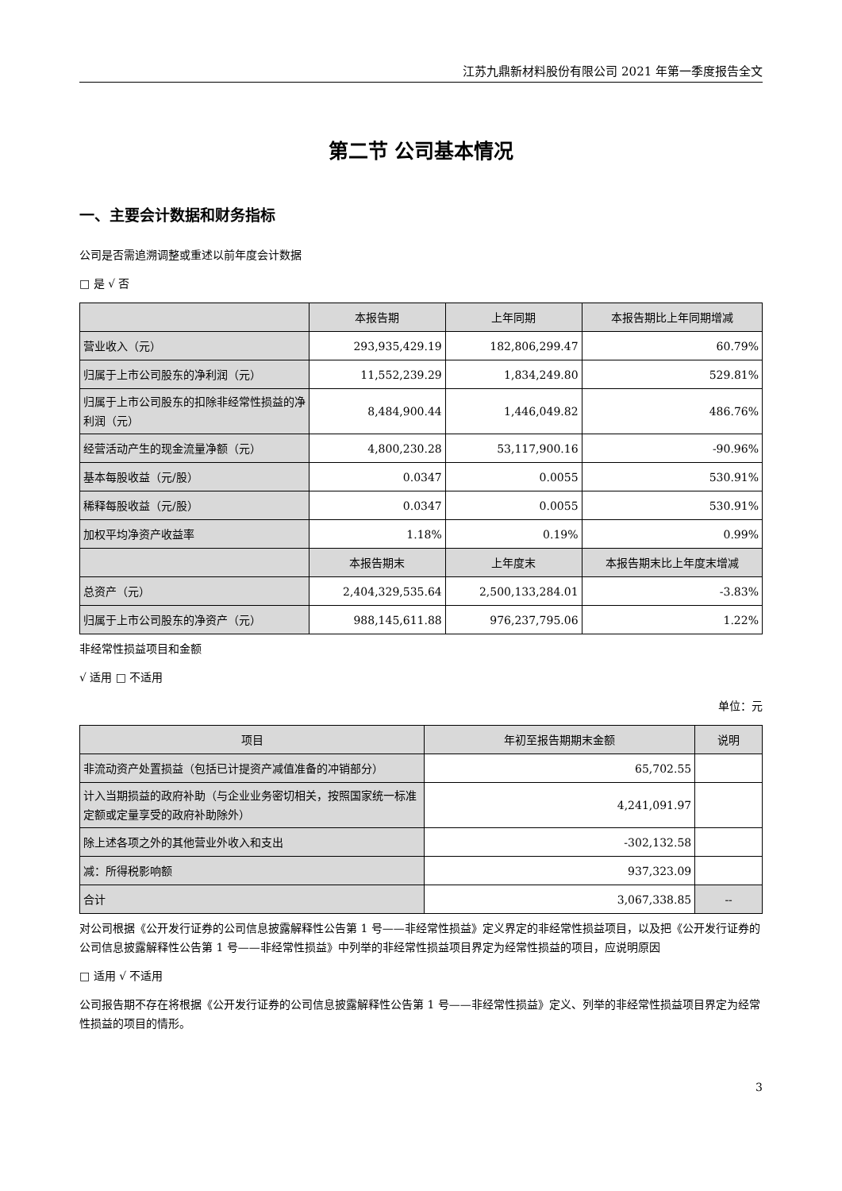江苏九鼎新材料股份有限公司 2021 年第一季度报告全文
第二节 公司基本情况
一、主要会计数据和财务指标
公司是否需追溯调整或重述以前年度会计数据
□ 是 √ 否
| | 本报告期 | 上年同期 | 本报告期比上年同期增减 |
| --- | --- | --- | --- |
| 营业收入（元） | 293,935,429.19 | 182,806,299.47 | 60.79% |
| 归属于上市公司股东的净利润（元） | 11,552,239.29 | 1,834,249.80 | 529.81% |
| 归属于上市公司股东的扣除非经常性损益的净利润（元） | 8,484,900.44 | 1,446,049.82 | 486.76% |
| 经营活动产生的现金流量净额（元） | 4,800,230.28 | 53,117,900.16 | -90.96% |
| 基本每股收益（元/股） | 0.0347 | 0.0055 | 530.91% |
| 稀释每股收益（元/股） | 0.0347 | 0.0055 | 530.91% |
| 加权平均净资产收益率 | 1.18% | 0.19% | 0.99% |
| | 本报告期末 | 上年度末 | 本报告期末比上年度末增减 |
| 总资产（元） | 2,404,329,535.64 | 2,500,133,284.01 | -3.83% |
| 归属于上市公司股东的净资产（元） | 988,145,611.88 | 976,237,795.06 | 1.22% |
非经常性损益项目和金额
√ 适用 □ 不适用
单位：元
| 项目 | 年初至报告期期末金额 | 说明 |
| --- | --- | --- |
| 非流动资产处置损益（包括已计提资产减值准备的冲销部分） | 65,702.55 | |
| 计入当期损益的政府补助（与企业业务密切相关，按照国家统一标准定额或定量享受的政府补助除外） | 4,241,091.97 | |
| 除上述各项之外的其他营业外收入和支出 | -302,132.58 | |
| 减：所得税影响额 | 937,323.09 | |
| 合计 | 3,067,338.85 | -- |
对公司根据《公开发行证券的公司信息披露解释性公告第 1 号——非经常性损益》定义界定的非经常性损益项目，以及把《公开发行证券的公司信息披露解释性公告第 1 号——非经常性损益》中列举的非经常性损益项目界定为经常性损益的项目，应说明原因
□ 适用 √ 不适用
公司报告期不存在将根据《公开发行证券的公司信息披露解释性公告第 1 号——非经常性损益》定义、列举的非经常性损益项目界定为经常性损益的项目的情形。
3